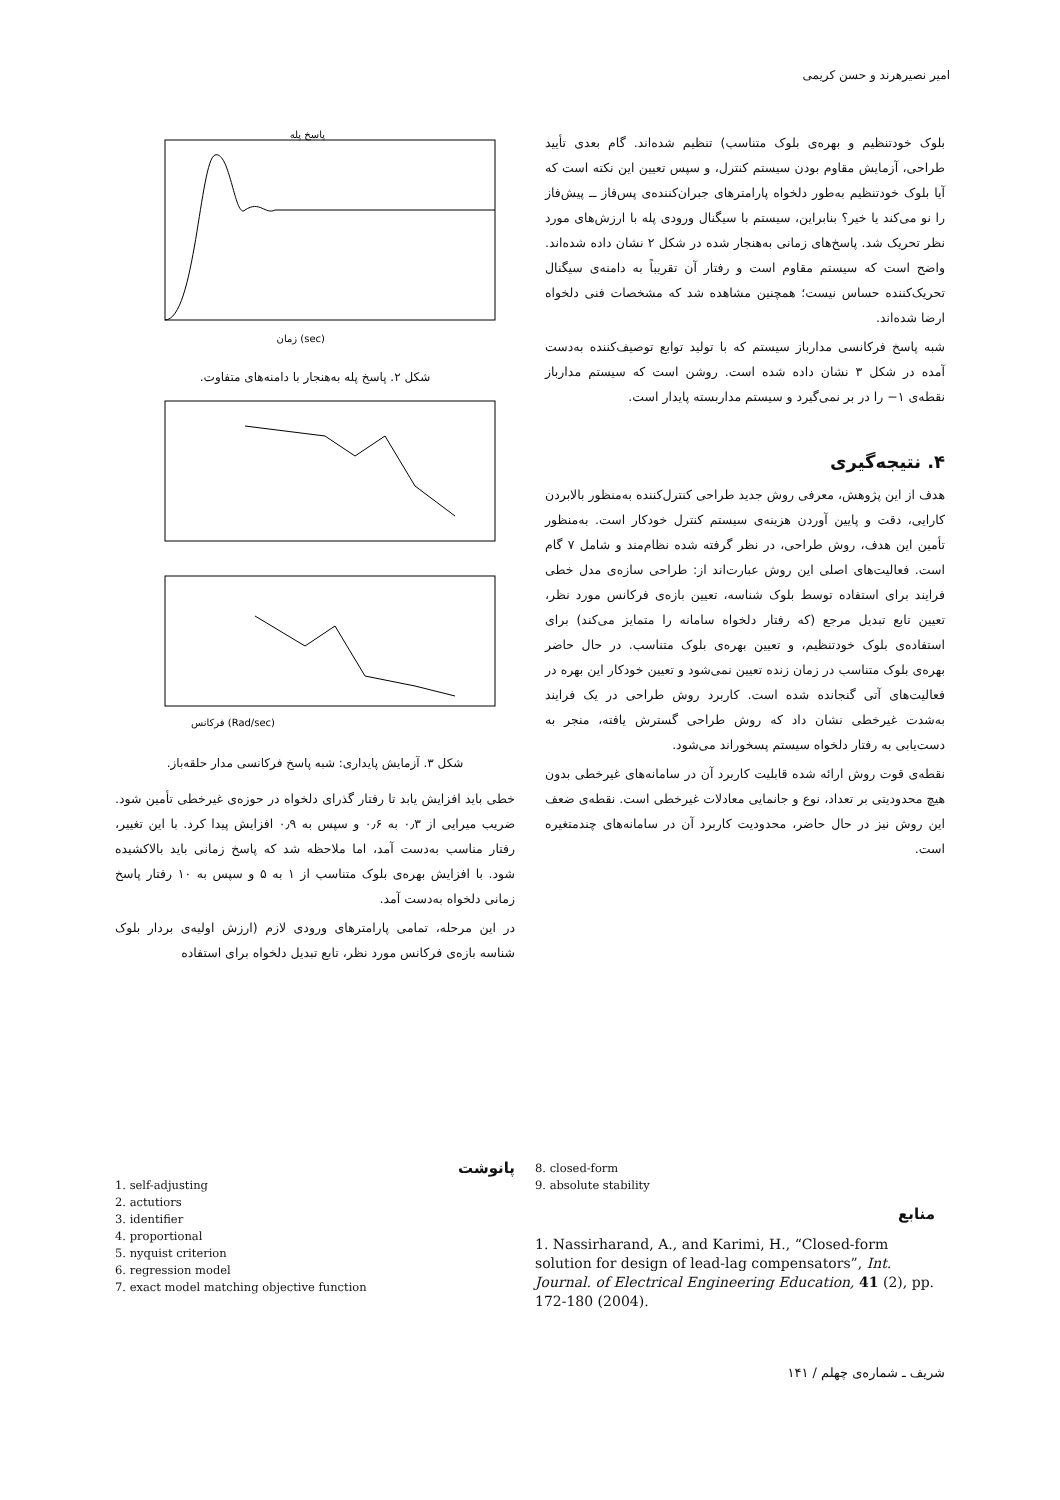امیر نصیرهرند و حسن کریمی
بلوک خودتنظیم و بهره‌ی بلوک متناسب) تنظیم شده‌اند. گام بعدی تأیید طراحی، آزمایش مقاوم بودن سیستم کنترل، و سپس تعیین این نکته است که آیا بلوک خودتنظیم به‌طور دلخواه پارامترهای جبران‌کننده‌ی پس‌فاز ــ پیش‌فاز را نو می‌کند یا خیر؟ بنابراین، سیستم با سیگنال ورودی پله با ارزش‌های مورد نظر تحریک شد. پاسخ‌های زمانی به‌هنجار شده در شکل ۲ نشان داده شده‌اند. واضح است که سیستم مقاوم است و رفتار آن تقریباً به دامنه‌ی سیگنال تحریک‌کننده حساس نیست؛ همچنین مشاهده شد که مشخصات فنی دلخواه ارضا شده‌اند.
شبه پاسخ فرکانسی مدارباز سیستم که با تولید توابع توصیف‌کننده به‌دست آمده در شکل ۳ نشان داده شده است. روشن است که سیستم مدارباز نقطه‌ی ۱− را در بر نمی‌گیرد و سیستم مداربسته پایدار است.
۴. نتیجه‌گیری
هدف از این پژوهش، معرفی روش جدید طراحی کنترل‌کننده به‌منظور بالابردن کارایی، دقت و پایین آوردن هزینه‌ی سیستم کنترل خودکار است. به‌منظور تأمین این هدف، روش طراحی، در نظر گرفته شده نظام‌مند و شامل ۷ گام است. فعالیت‌های اصلی این روش عبارت‌اند از: طراحی سازه‌ی مدل خطی فرایند برای استفاده توسط بلوک شناسه، تعیین بازه‌ی فرکانس مورد نظر، تعیین تابع تبدیل مرجع (که رفتار دلخواه سامانه را متمایز می‌کند) برای استفاده‌ی بلوک خودتنظیم، و تعیین بهره‌ی بلوک متناسب. در حال حاضر بهره‌ی بلوک متناسب در زمان زنده تعیین نمی‌شود و تعیین خودکار این بهره در فعالیت‌های آتی گنجانده شده است. کاربرد روش طراحی در یک فرایند به‌شدت غیرخطی نشان داد که روش طراحی گسترش یافته، منجر به دست‌یابی به رفتار دلخواه سیستم پسخوراند می‌شود.
نقطه‌ی قوت روش ارائه شده قابلیت کاربرد آن در سامانه‌های غیرخطی بدون هیچ محدودیتی بر تعداد، نوع و جانمایی معادلات غیرخطی است. نقطه‌ی ضعف این روش نیز در حال حاضر، محدودیت کاربرد آن در سامانه‌های چندمتغیره است.
پاسخ پله
(sec) زمان
شکل ۲. پاسخ پله به‌هنجار با دامنه‌های متفاوت.
(Rad/sec) فرکانس
شکل ۳. آزمایش پایداری: شبه پاسخ فرکانسی مدار حلقه‌باز.
خطی باید افزایش یابد تا رفتار گذرای دلخواه در حوزه‌ی غیرخطی تأمین شود. ضریب میرایی از ۰٫۳ به ۰٫۶ و سپس به ۰٫۹ افزایش پیدا کرد. با این تغییر، رفتار مناسب به‌دست آمد، اما ملاحظه شد که پاسخ زمانی باید بالاکشیده شود. با افزایش بهره‌ی بلوک متناسب از ۱ به ۵ و سپس به ۱۰ رفتار پاسخ زمانی دلخواه به‌دست آمد.
در این مرحله، تمامی پارامترهای ورودی لازم (ارزش اولیه‌ی بردار بلوک شناسه بازه‌ی فرکانس مورد نظر، تابع تبدیل دلخواه برای استفاده
پانوشت
1. self-adjusting
2. actutiors
3. identifier
4. proportional
5. nyquist criterion
6. regression model
7. exact model matching objective function
8. closed-form
9. absolute stability
منابع
1. Nassirharand, A., and Karimi, H., “Closed-form solution for design of lead-lag compensators”, Int. Journal. of Electrical Engineering Education, 41 (2), pp. 172-180 (2004).
شریف ـ شماره‌ی چهلم / ۱۴۱